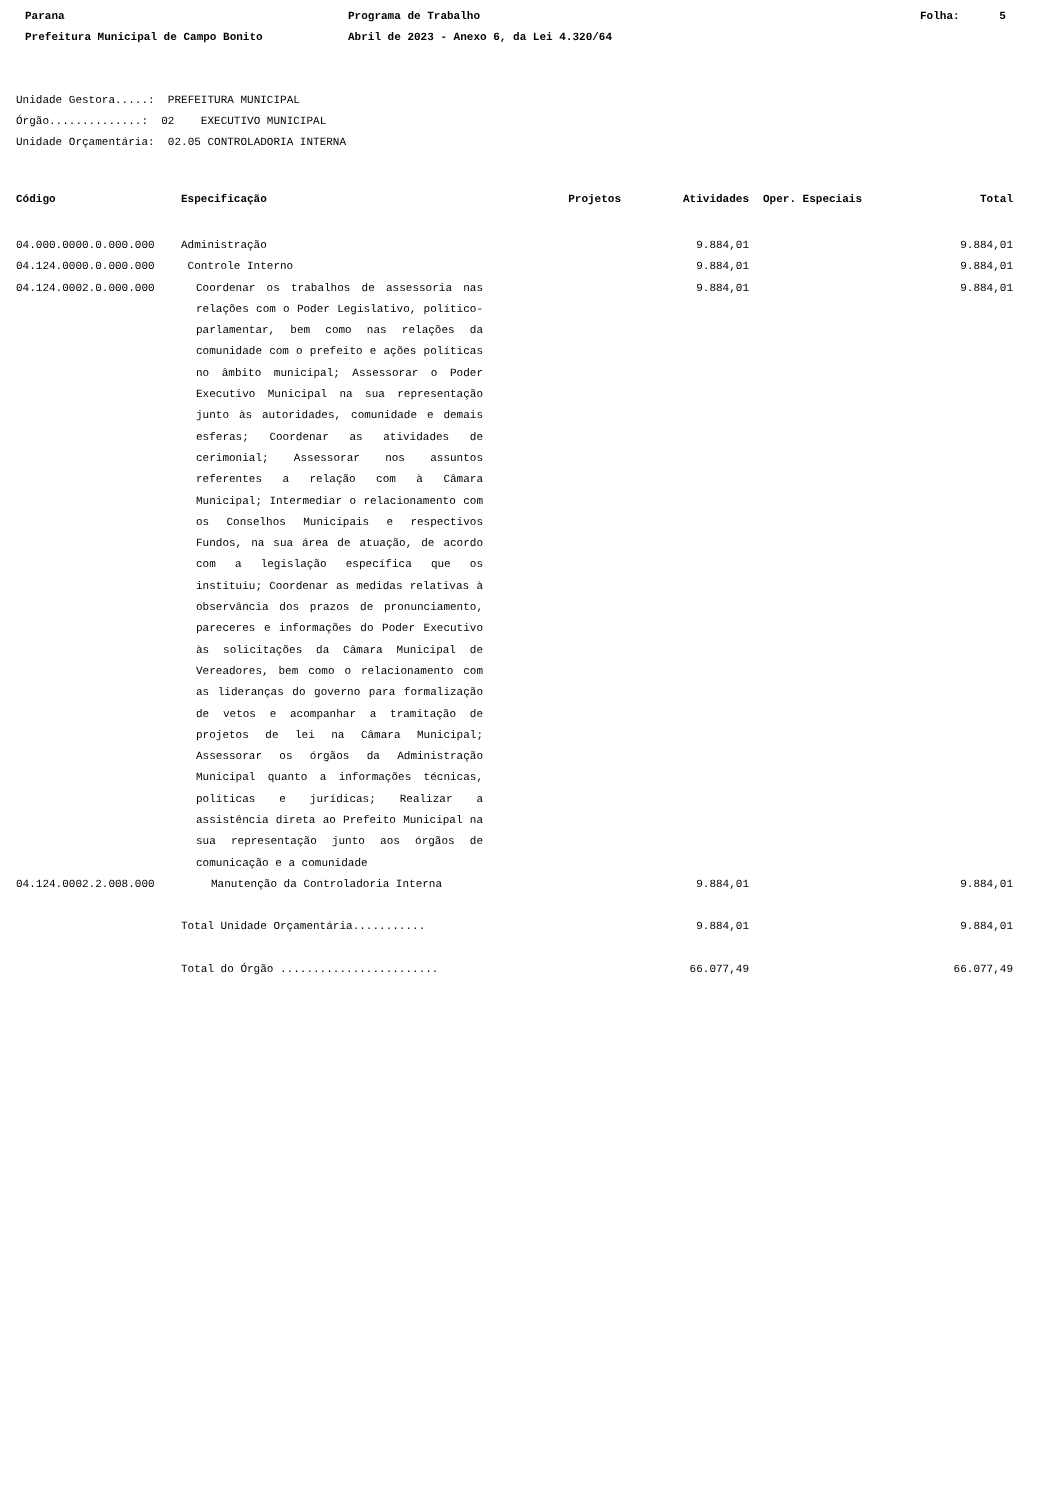Parana
Prefeitura Municipal de Campo Bonito
Programa de Trabalho
Abril de 2023 - Anexo 6, da Lei 4.320/64
Folha: 5
Unidade Gestora.....: PREFEITURA MUNICIPAL Órgão..............: 02 EXECUTIVO MUNICIPAL Unidade Orçamentária: 02.05 CONTROLADORIA INTERNA
| Código | Especificação | Projetos | Atividades | Oper. Especiais | Total |
| --- | --- | --- | --- | --- | --- |
| 04.000.0000.0.000.000 | Administração | | 9.884,01 | | 9.884,01 |
| 04.124.0000.0.000.000 | Controle Interno | | 9.884,01 | | 9.884,01 |
| 04.124.0002.0.000.000 | Coordenar os trabalhos de assessoria nas relações com o Poder Legislativo, político-parlamentar, bem como nas relações da comunidade com o prefeito e ações políticas no âmbito municipal; Assessorar o Poder Executivo Municipal na sua representação junto às autoridades, comunidade e demais esferas; Coordenar as atividades de cerimonial; Assessorar nos assuntos referentes a relação com à Câmara Municipal; Intermediar o relacionamento com os Conselhos Municipais e respectivos Fundos, na sua área de atuação, de acordo com a legislação específica que os instituiu; Coordenar as medidas relativas à observância dos prazos de pronunciamento, pareceres e informações do Poder Executivo às solicitações da Câmara Municipal de Vereadores, bem como o relacionamento com as lideranças do governo para formalização de vetos e acompanhar a tramitação de projetos de lei na Câmara Municipal; Assessorar os órgãos da Administração Municipal quanto a informações técnicas, políticas e jurídicas; Realizar a assistência direta ao Prefeito Municipal na sua representação junto aos órgãos de comunicação e a comunidade | | 9.884,01 | | 9.884,01 |
| 04.124.0002.2.008.000 | Manutenção da Controladoria Interna | | 9.884,01 | | 9.884,01 |
| | Total Unidade Orçamentária........... | | 9.884,01 | | 9.884,01 |
| | Total do Órgão ........................ | | 66.077,49 | | 66.077,49 |